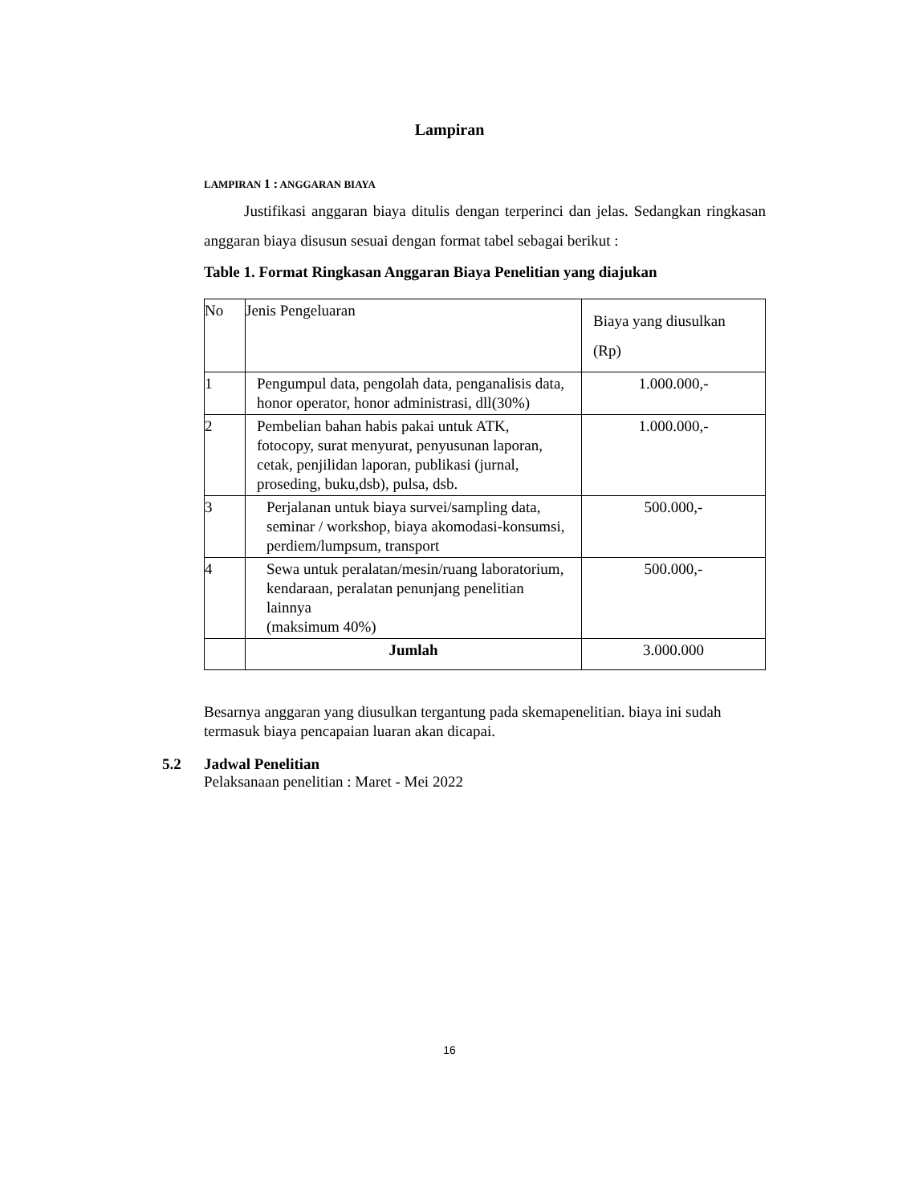Lampiran
LAMPIRAN 1 : ANGGARAN BIAYA
Justifikasi anggaran biaya ditulis dengan terperinci dan jelas. Sedangkan ringkasan anggaran biaya disusun sesuai dengan format tabel sebagai berikut :
Table 1. Format Ringkasan Anggaran Biaya Penelitian yang diajukan
| No | Jenis Pengeluaran | Biaya yang diusulkan (Rp) |
| 1 | Pengumpul data, pengolah data, penganalisis data, honor operator, honor administrasi, dll(30%) | 1.000.000,- |
| 2 | Pembelian bahan habis pakai untuk ATK, fotocopy, surat menyurat, penyusunan laporan, cetak, penjilidan laporan, publikasi (jurnal, proseding, buku,dsb), pulsa, dsb. | 1.000.000,- |
| 3 | Perjalanan untuk biaya survei/sampling data, seminar / workshop, biaya akomodasi-konsumsi, perdiem/lumpsum, transport | 500.000,- |
| 4 | Sewa untuk peralatan/mesin/ruang laboratorium, kendaraan, peralatan penunjang penelitian lainnya (maksimum 40%) | 500.000,- |
| | Jumlah | 3.000.000 |
Besarnya anggaran yang diusulkan tergantung pada skemapenelitian. biaya ini sudah termasuk biaya pencapaian luaran akan dicapai.
5.2 Jadwal Penelitian
Pelaksanaan penelitian : Maret - Mei 2022
16